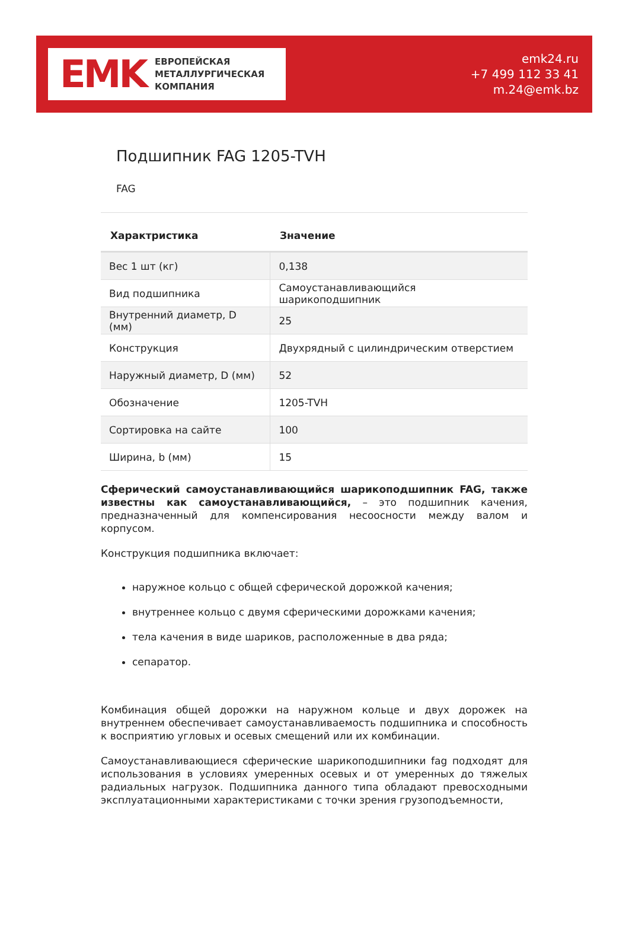EMK
ЕВРОПЕЙСКАЯ
МЕТАЛЛУРГИЧЕСКАЯ
КОМПАНИЯ
emk24.ru
+7 499 112 33 41
m.24@emk.bz
Подшипник FAG 1205-TVH
FAG
| Характристика | Значение |
| --- | --- |
| Вес 1 шт (кг) | 0,138 |
| Вид подшипника | Самоустанавливающийся шарикоподшипник |
| Внутренний диаметр, D (мм) | 25 |
| Конструкция | Двухрядный с цилиндрическим отверстием |
| Наружный диаметр, D (мм) | 52 |
| Обозначение | 1205-TVH |
| Сортировка на сайте | 100 |
| Ширина, b (мм) | 15 |
Сферический самоустанавливающийся шарикоподшипник FAG, также известны как самоустанавливающийся, – это подшипник качения, предназначенный для компенсирования несоосности между валом и корпусом.
Конструкция подшипника включает:
наружное кольцо с общей сферической дорожкой качения;
внутреннее кольцо с двумя сферическими дорожками качения;
тела качения в виде шариков, расположенные в два ряда;
сепаратор.
Комбинация общей дорожки на наружном кольце и двух дорожек на внутреннем обеспечивает самоустанавливаемость подшипника и способность к восприятию угловых и осевых смещений или их комбинации.
Самоустанавливающиеся сферические шарикоподшипники fag подходят для использования в условиях умеренных осевых и от умеренных до тяжелых радиальных нагрузок. Подшипника данного типа обладают превосходными эксплуатационными характеристиками с точки зрения грузоподъемности,